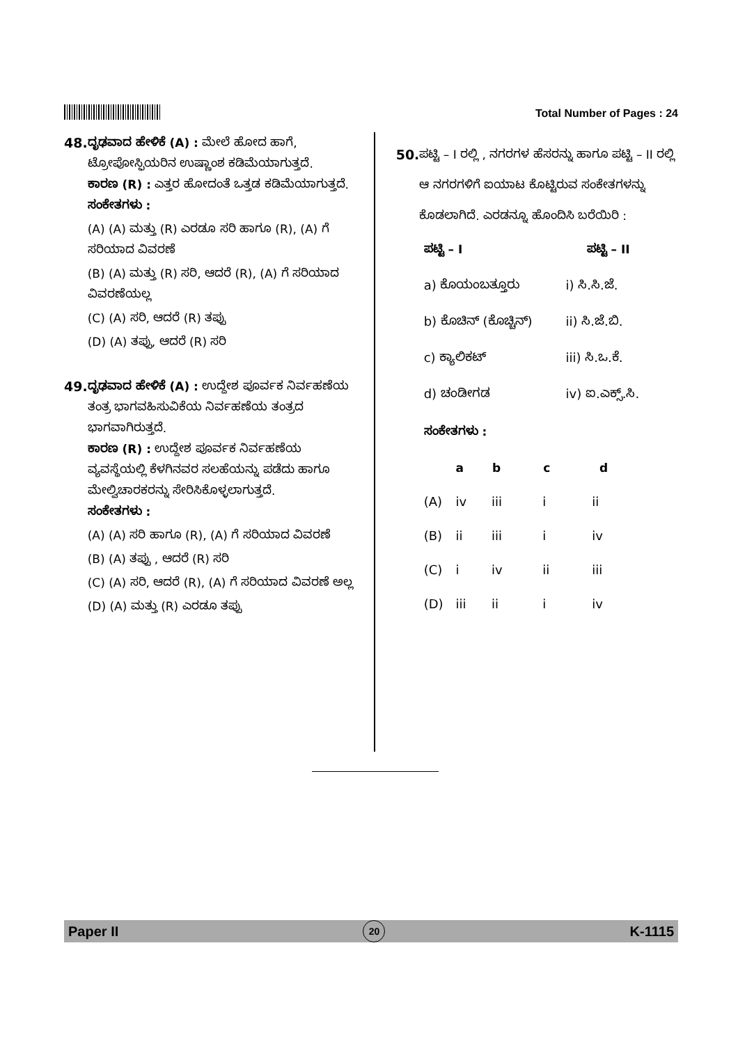Total Number of Pages : 24
48. ದೃಢವಾದ ಹೇಳಿಕೆ (A) : ಮೇಲೆ ಹೋದ ಹಾಗೆ, ಟ್ರೋಪೋಸ್ಫಿಯರಿನ ಉಷ್ಣಾಂಶ ಕಡಿಮೆಯಾಗುತ್ತದೆ.
ಕಾರಣ (R) : ಎತ್ತರ ಹೋದಂತೆ ಒತ್ತಡ ಕಡಿಮೆಯಾಗುತ್ತದೆ.
ಸಂಕೇತಗಳು :
(A) (A) ಮತ್ತು (R) ಎರಡೂ ಸರಿ ಹಾಗೂ (R), (A) ಗೆ ಸರಿಯಾದ ವಿವರಣೆ
(B) (A) ಮತ್ತು (R) ಸರಿ, ಆದರೆ (R), (A) ಗೆ ಸರಿಯಾದ ವಿವರಣೆಯಲ್ಲ
(C) (A) ಸರಿ, ಆದರೆ (R) ತಪ್ಪು
(D) (A) ತಪ್ಪು, ಆದರೆ (R) ಸರಿ
49. ದೃಢವಾದ ಹೇಳಿಕೆ (A) : ಉದ್ದೇಶ ಪೂರ್ವಕ ನಿರ್ವಹಣೆಯ ತಂತ್ರ ಭಾಗವಹಿಸುವಿಕೆಯ ನಿರ್ವಹಣೆಯ ತಂತ್ರದ ಭಾಗವಾಗಿರುತ್ತದೆ.
ಕಾರಣ (R) : ಉದ್ದೇಶ ಪೂರ್ವಕ ನಿರ್ವಹಣೆಯ ವ್ಯವಸ್ಥೆಯಲ್ಲಿ ಕೆಳಗಿನವರ ಸಲಹೆಯನ್ನು ಪಡೆದು ಹಾಗೂ ಮೇಲ್ವಿಚಾರಕರನ್ನು ಸೇರಿಸಿಕೊಳ್ಳಲಾಗುತ್ತದೆ.
ಸಂಕೇತಗಳು :
(A) (A) ಸರಿ ಹಾಗೂ (R), (A) ಗೆ ಸರಿಯಾದ ವಿವರಣೆ
(B) (A) ತಪ್ಪು , ಆದರೆ (R) ಸರಿ
(C) (A) ಸರಿ, ಆದರೆ (R), (A) ಗೆ ಸರಿಯಾದ ವಿವರಣೆ ಅಲ್ಲ
(D) (A) ಮತ್ತು (R) ಎರಡೂ ತಪ್ಪು
50. ಪಟ್ಟಿ – I ರಲ್ಲಿ , ನಗರಗಳ ಹೆಸರನ್ನು ಹಾಗೂ ಪಟ್ಟಿ – II ರಲ್ಲಿ ಆ ನಗರಗಳಿಗೆ ಐಯಾಟ ಕೊಟ್ಟಿರುವ ಸಂಕೇತಗಳನ್ನು ಕೊಡಲಾಗಿದೆ. ಎರಡನ್ನೂ ಹೊಂದಿಸಿ ಬರೆಯಿರಿ :
| ಪಟ್ಟಿ – I | ಪಟ್ಟಿ – II |
| --- | --- |
| a) ಕೊಯಂಬತ್ತೂರು | i) ಸಿ.ಸಿ.ಜೆ. |
| b) ಕೊಚಿನ್ (ಕೊಚ್ಚಿನ್) | ii) ಸಿ.ಜೆ.ಬಿ. |
| c) ಕ್ಯಾಲಿಕಟ್ | iii) ಸಿ.ಒ.ಕೆ. |
| d) ಚಂಡೀಗಡ | iv) ಐ.ಎಕ್ಸ್.ಸಿ. |
ಸಂಕೇತಗಳು :
| | a | b | c | d |
| (A) | iv | iii | i | ii |
| (B) | ii | iii | i | iv |
| (C) | i | iv | ii | iii |
| (D) | iii | ii | i | iv |
Paper II 20 K-1115